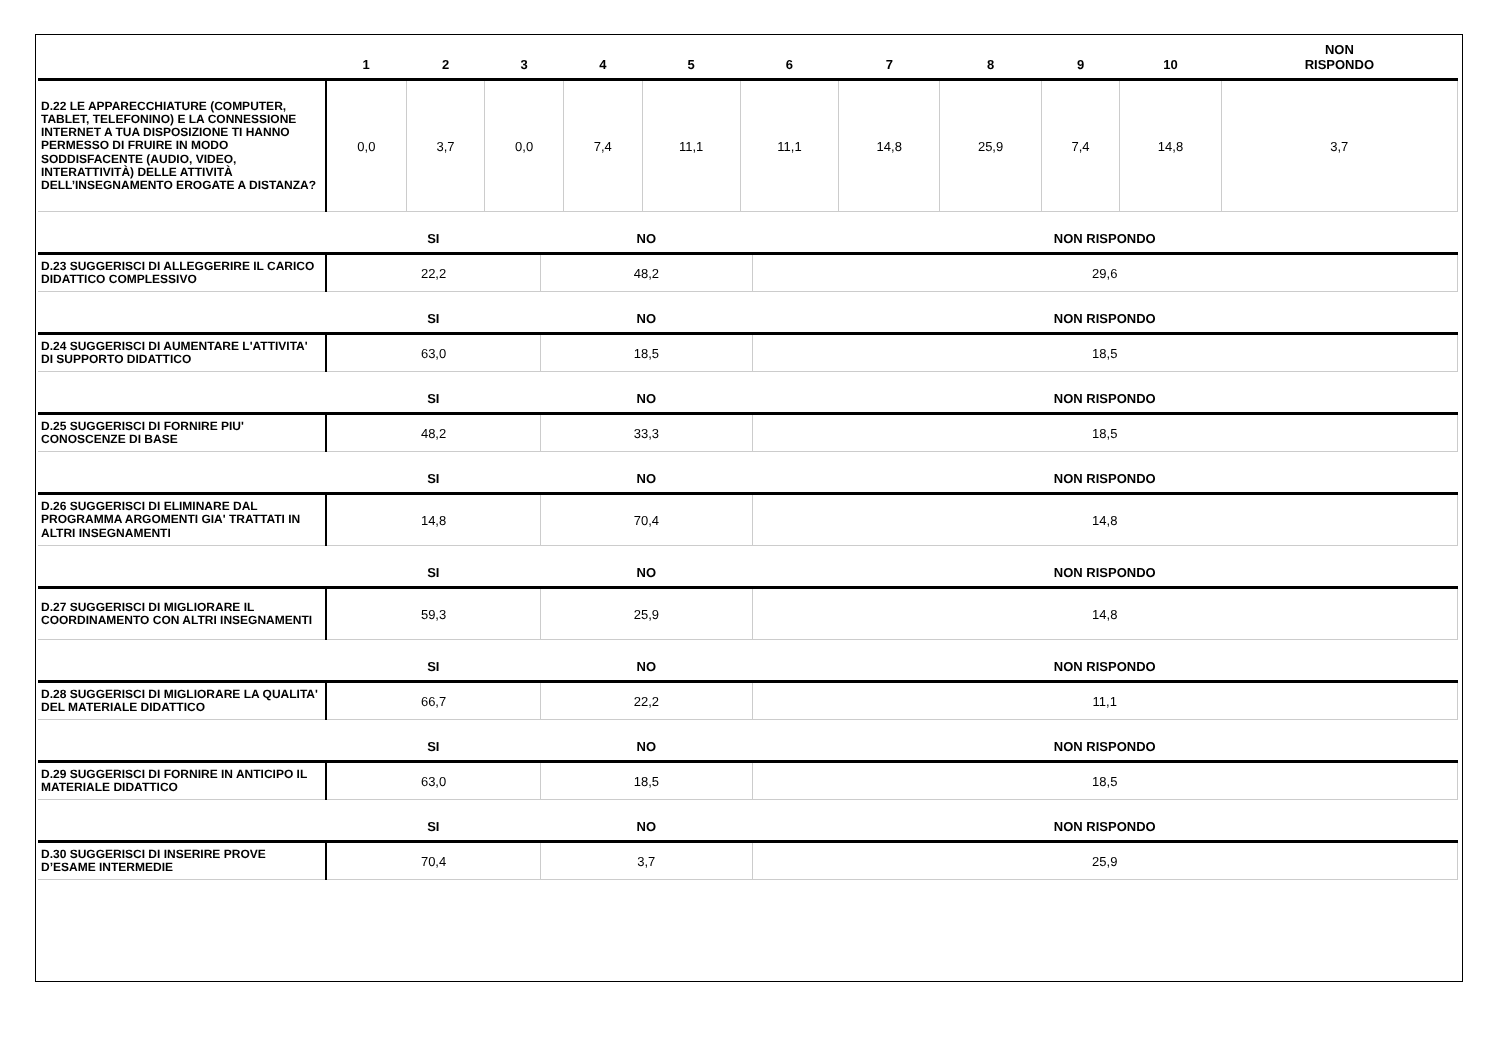| | 1 | 2 | 3 | 4 | 5 | 6 | 7 | 8 | 9 | 10 | NON RISPONDO |
| --- | --- | --- | --- | --- | --- | --- | --- | --- | --- | --- | --- |
| D.22 LE APPARECCHIATURE (COMPUTER, TABLET, TELEFONINO) E LA CONNESSIONE INTERNET A TUA DISPOSIZIONE TI HANNO PERMESSO DI FRUIRE IN MODO SODDISFACENTE (AUDIO, VIDEO, INTERATTIVITÀ) DELLE ATTIVITÀ DELL’INSEGNAMENTO EROGATE A DISTANZA? | 0,0 | 3,7 | 0,0 | 7,4 | 11,1 | 11,1 | 14,8 | 25,9 | 7,4 | 14,8 | 3,7 |
| | SI | NO | NON RISPONDO |
| --- | --- | --- | --- |
| D.23 SUGGERISCI DI ALLEGGERIRE IL CARICO DIDATTICO COMPLESSIVO | 22,2 | 48,2 | 29,6 |
| | SI | NO | NON RISPONDO |
| D.24 SUGGERISCI DI AUMENTARE L'ATTIVITA' DI SUPPORTO DIDATTICO | 63,0 | 18,5 | 18,5 |
| | SI | NO | NON RISPONDO |
| D.25 SUGGERISCI DI FORNIRE PIU' CONOSCENZE DI BASE | 48,2 | 33,3 | 18,5 |
| | SI | NO | NON RISPONDO |
| D.26 SUGGERISCI DI ELIMINARE DAL PROGRAMMA ARGOMENTI GIA' TRATTATI IN ALTRI INSEGNAMENTI | 14,8 | 70,4 | 14,8 |
| | SI | NO | NON RISPONDO |
| D.27 SUGGERISCI DI MIGLIORARE IL COORDINAMENTO CON ALTRI INSEGNAMENTI | 59,3 | 25,9 | 14,8 |
| | SI | NO | NON RISPONDO |
| D.28 SUGGERISCI DI MIGLIORARE LA QUALITA' DEL MATERIALE DIDATTICO | 66,7 | 22,2 | 11,1 |
| | SI | NO | NON RISPONDO |
| D.29 SUGGERISCI DI FORNIRE IN ANTICIPO IL MATERIALE DIDATTICO | 63,0 | 18,5 | 18,5 |
| | SI | NO | NON RISPONDO |
| D.30 SUGGERISCI DI INSERIRE PROVE D’ESAME INTERMEDIE | 70,4 | 3,7 | 25,9 |